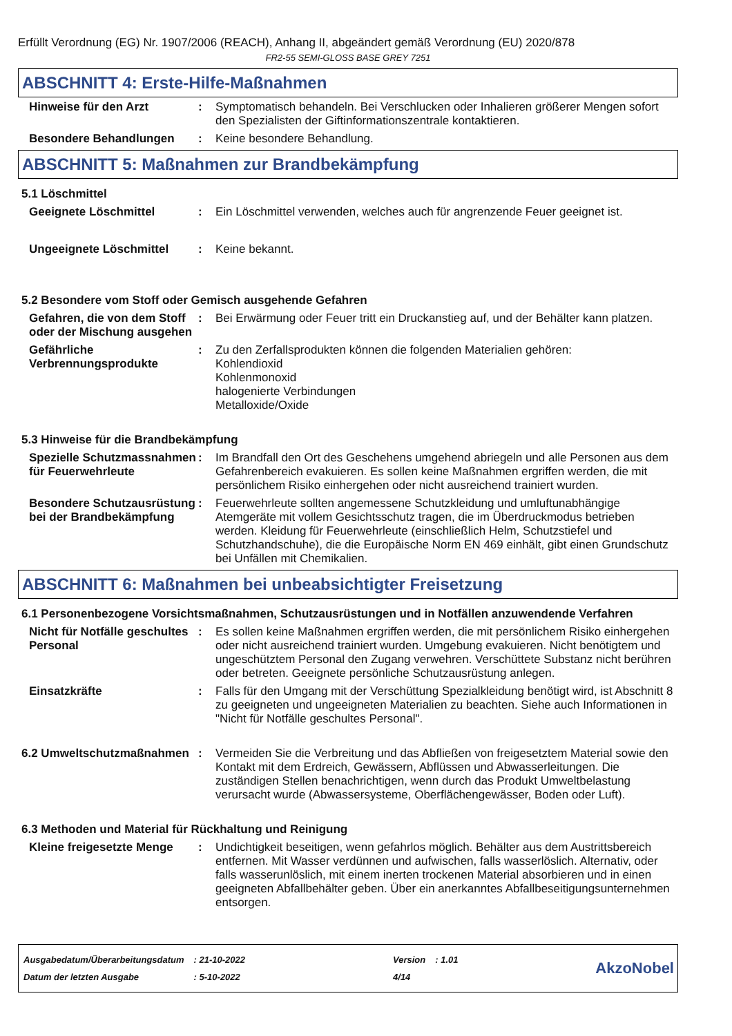Erfüllt Verordnung (EG) Nr. 1907/2006 (REACH), Anhang II, abgeändert gemäß Verordnung (EU) 2020/878
FR2-55 SEMI-GLOSS BASE GREY 7251
ABSCHNITT 4: Erste-Hilfe-Maßnahmen
Hinweise für den Arzt : Symptomatisch behandeln. Bei Verschlucken oder Inhalieren größerer Mengen sofort den Spezialisten der Giftinformationszentrale kontaktieren.
Besondere Behandlungen : Keine besondere Behandlung.
ABSCHNITT 5: Maßnahmen zur Brandbekämpfung
5.1 Löschmittel
Geeignete Löschmittel : Ein Löschmittel verwenden, welches auch für angrenzende Feuer geeignet ist.
Ungeeignete Löschmittel : Keine bekannt.
5.2 Besondere vom Stoff oder Gemisch ausgehende Gefahren
Gefahren, die von dem Stoff oder der Mischung ausgehen
: Bei Erwärmung oder Feuer tritt ein Druckanstieg auf, und der Behälter kann platzen.
Gefährliche Verbrennungsprodukte
: Zu den Zerfallsprodukten können die folgenden Materialien gehören:
Kohlendioxid
Kohlenmonoxid
halogenierte Verbindungen
Metalloxide/Oxide
5.3 Hinweise für die Brandbekämpfung
Spezielle Schutzmassnahmen für Feuerwehrleute
: Im Brandfall den Ort des Geschehens umgehend abriegeln und alle Personen aus dem Gefahrenbereich evakuieren. Es sollen keine Maßnahmen ergriffen werden, die mit persönlichem Risiko einhergehen oder nicht ausreichend trainiert wurden.
Besondere Schutzausrüstung bei der Brandbekämpfung
: Feuerwehrleute sollten angemessene Schutzkleidung und umluftunabhängige Atemgeräte mit vollem Gesichtsschutz tragen, die im Überdruckmodus betrieben werden. Kleidung für Feuerwehrleute (einschließlich Helm, Schutzstiefel und Schutzhandschuhe), die die Europäische Norm EN 469 einhält, gibt einen Grundschutz bei Unfällen mit Chemikalien.
ABSCHNITT 6: Maßnahmen bei unbeabsichtigter Freisetzung
6.1 Personenbezogene Vorsichtsmaßnahmen, Schutzausrüstungen und in Notfällen anzuwendende Verfahren
Nicht für Notfälle geschultes Personal
: Es sollen keine Maßnahmen ergriffen werden, die mit persönlichem Risiko einhergehen oder nicht ausreichend trainiert wurden. Umgebung evakuieren. Nicht benötigtem und ungeschütztem Personal den Zugang verwehren. Verschüttete Substanz nicht berühren oder betreten. Geeignete persönliche Schutzausrüstung anlegen.
Einsatzkräfte : Falls für den Umgang mit der Verschüttung Spezialkleidung benötigt wird, ist Abschnitt 8 zu geeigneten und ungeeigneten Materialien zu beachten. Siehe auch Informationen in "Nicht für Notfälle geschultes Personal".
6.2 Umweltschutzmaßnahmen : Vermeiden Sie die Verbreitung und das Abfließen von freigesetztem Material sowie den Kontakt mit dem Erdreich, Gewässern, Abflüssen und Abwasserleitungen. Die zuständigen Stellen benachrichtigen, wenn durch das Produkt Umweltbelastung verursacht wurde (Abwassersysteme, Oberflächengewässer, Boden oder Luft).
6.3 Methoden und Material für Rückhaltung und Reinigung
Kleine freigesetzte Menge
: Undichtigkeit beseitigen, wenn gefahrlos möglich. Behälter aus dem Austrittsbereich entfernen. Mit Wasser verdünnen und aufwischen, falls wasserlöslich. Alternativ, oder falls wasserunlöslich, mit einem inerten trockenen Material absorbieren und in einen geeigneten Abfallbehälter geben. Über ein anerkanntes Abfallbeseitigungsunternehmen entsorgen.
| Ausgabedatum/Überarbeitungsdatum | : 21-10-2022 | Version | : 1.01 |
| Datum der letzten Ausgabe | : 5-10-2022 | 4/14 | |
AkzoNobel